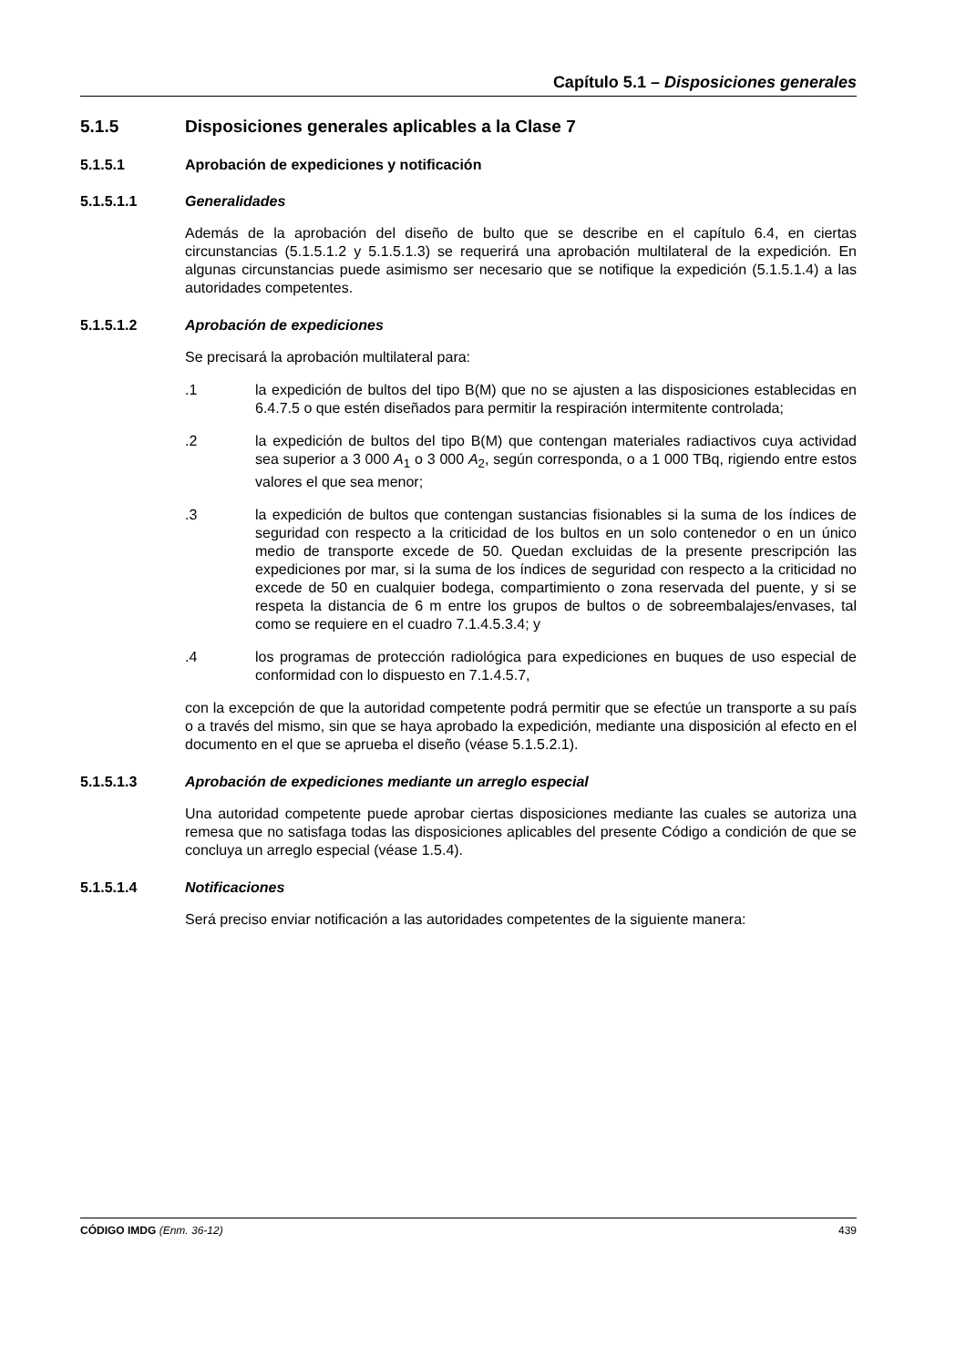Capítulo 5.1 – Disposiciones generales
5.1.5 Disposiciones generales aplicables a la Clase 7
5.1.5.1 Aprobación de expediciones y notificación
5.1.5.1.1 Generalidades
Además de la aprobación del diseño de bulto que se describe en el capítulo 6.4, en ciertas circunstancias (5.1.5.1.2 y 5.1.5.1.3) se requerirá una aprobación multilateral de la expedición. En algunas circunstancias puede asimismo ser necesario que se notifique la expedición (5.1.5.1.4) a las autoridades competentes.
5.1.5.1.2 Aprobación de expediciones
Se precisará la aprobación multilateral para:
.1 la expedición de bultos del tipo B(M) que no se ajusten a las disposiciones establecidas en 6.4.7.5 o que estén diseñados para permitir la respiración intermitente controlada;
.2 la expedición de bultos del tipo B(M) que contengan materiales radiactivos cuya actividad sea superior a 3 000 A<sub>1</sub> o 3 000 A<sub>2</sub>, según corresponda, o a 1 000 TBq, rigiendo entre estos valores el que sea menor;
.3 la expedición de bultos que contengan sustancias fisionables si la suma de los índices de seguridad con respecto a la criticidad de los bultos en un solo contenedor o en un único medio de transporte excede de 50. Quedan excluidas de la presente prescripción las expediciones por mar, si la suma de los índices de seguridad con respecto a la criticidad no excede de 50 en cualquier bodega, compartimiento o zona reservada del puente, y si se respeta la distancia de 6 m entre los grupos de bultos o de sobreembalajes/envases, tal como se requiere en el cuadro 7.1.4.5.3.4; y
.4 los programas de protección radiológica para expediciones en buques de uso especial de conformidad con lo dispuesto en 7.1.4.5.7,
con la excepción de que la autoridad competente podrá permitir que se efectúe un transporte a su país o a través del mismo, sin que se haya aprobado la expedición, mediante una disposición al efecto en el documento en el que se aprueba el diseño (véase 5.1.5.2.1).
5.1.5.1.3 Aprobación de expediciones mediante un arreglo especial
Una autoridad competente puede aprobar ciertas disposiciones mediante las cuales se autoriza una remesa que no satisfaga todas las disposiciones aplicables del presente Código a condición de que se concluya un arreglo especial (véase 1.5.4).
5.1.5.1.4 Notificaciones
Será preciso enviar notificación a las autoridades competentes de la siguiente manera:
CÓDIGO IMDG (Enm. 36-12) 439